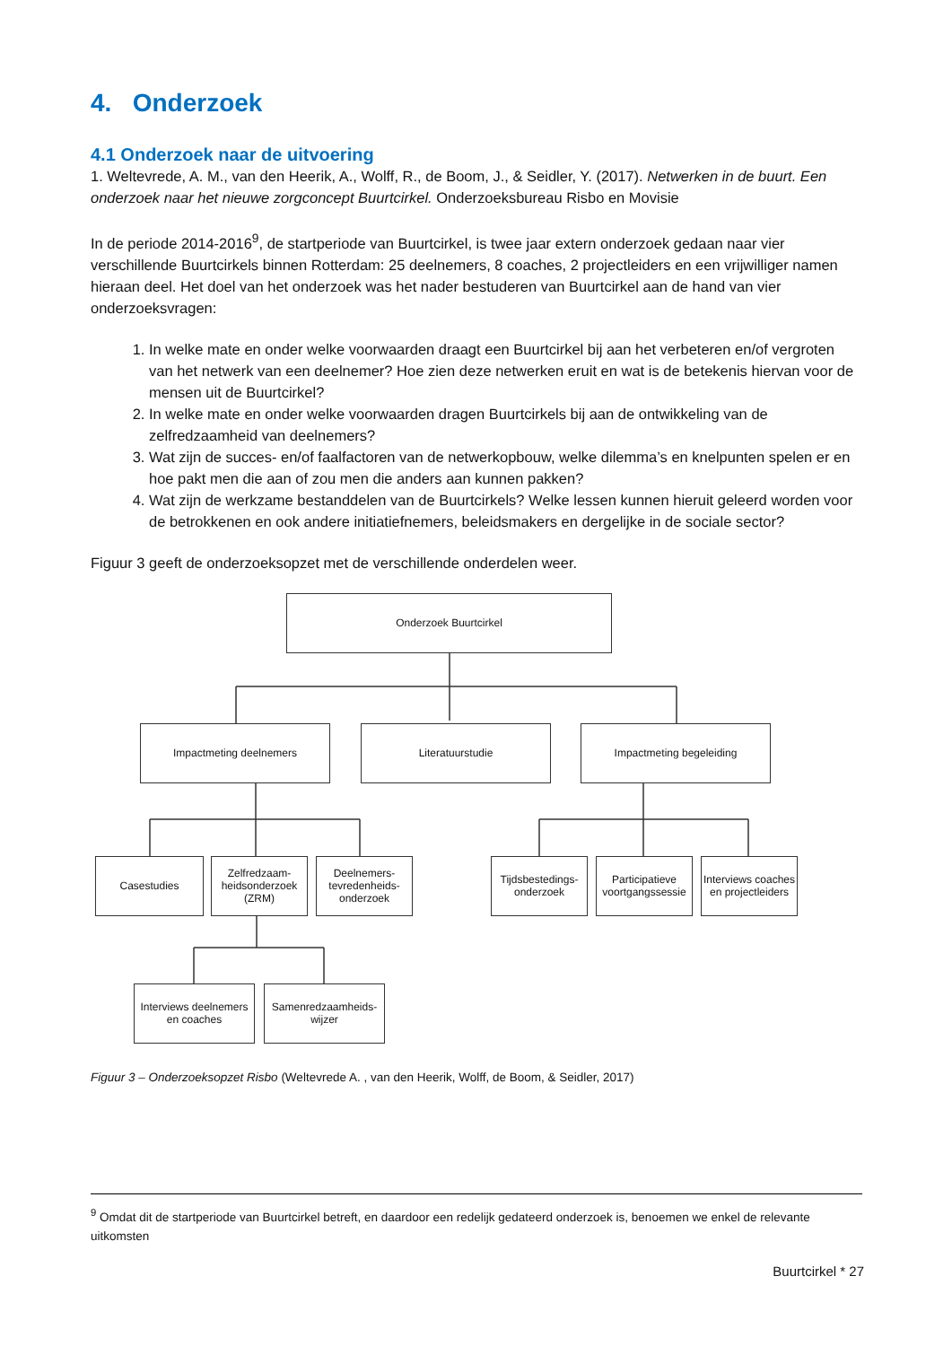4. Onderzoek
4.1 Onderzoek naar de uitvoering
1. Weltevrede, A. M., van den Heerik, A., Wolff, R., de Boom, J., & Seidler, Y. (2017). Netwerken in de buurt. Een onderzoek naar het nieuwe zorgconcept Buurtcirkel. Onderzoeksbureau Risbo en Movisie
In de periode 2014-2016<sup>9</sup>, de startperiode van Buurtcirkel, is twee jaar extern onderzoek gedaan naar vier verschillende Buurtcirkels binnen Rotterdam: 25 deelnemers, 8 coaches, 2 projectleiders en een vrijwilliger namen hieraan deel. Het doel van het onderzoek was het nader bestuderen van Buurtcirkel aan de hand van vier onderzoeksvragen:
1. In welke mate en onder welke voorwaarden draagt een Buurtcirkel bij aan het verbeteren en/of vergroten van het netwerk van een deelnemer? Hoe zien deze netwerken eruit en wat is de betekenis hiervan voor de mensen uit de Buurtcirkel?
2. In welke mate en onder welke voorwaarden dragen Buurtcirkels bij aan de ontwikkeling van de zelfredzaamheid van deelnemers?
3. Wat zijn de succes- en/of faalfactoren van de netwerkopbouw, welke dilemma’s en knelpunten spelen er en hoe pakt men die aan of zou men die anders aan kunnen pakken?
4. Wat zijn de werkzame bestanddelen van de Buurtcirkels? Welke lessen kunnen hieruit geleerd worden voor de betrokkenen en ook andere initiatiefnemers, beleidsmakers en dergelijke in de sociale sector?
Figuur 3 geeft de onderzoeksopzet met de verschillende onderdelen weer.
Onderzoek Buurtcirkel
Impactmeting deelnemers Literatuurstudie Impactmeting begeleiding
Casestudies
Zelfredzaam-heidsonderzoek (ZRM)
Deelnemers-tevredenheids-onderzoek
Tijdsbestedings-onderzoek
Participatieve voortgangssessie
Interviews coaches en projectleiders
Interviews deelnemers en coaches
Samenredzaamheids-wijzer
Figuur 3 – Onderzoeksopzet Risbo (Weltevrede A. , van den Heerik, Wolff, de Boom, & Seidler, 2017)
<sup>9</sup> Omdat dit de startperiode van Buurtcirkel betreft, en daardoor een redelijk gedateerd onderzoek is, benoemen we enkel de relevante uitkomsten
Buurtcirkel * 27